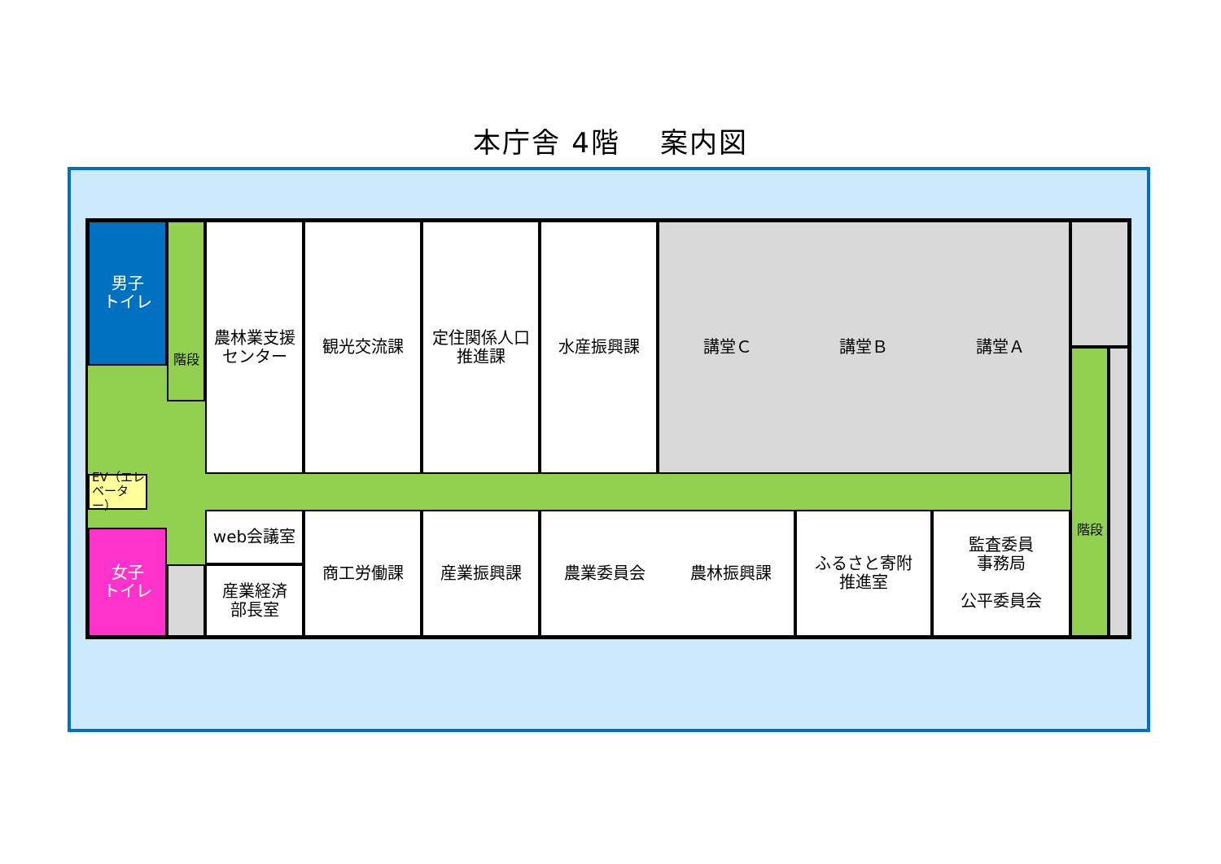本庁舎 4階　 案内図
男子
トイレ
階段
農林業支援
センター
観光交流課
定住関係人口
推進課
水産振興課
講堂Ｃ 講堂Ｂ 講堂Ａ
EV（エレ
ベーター）
web会議室
産業経済
部長室
商工労働課
産業振興課
農業委員会 農林振興課
ふるさと寄附
推進室
監査委員
事務局
公平委員会
階段
女子
トイレ